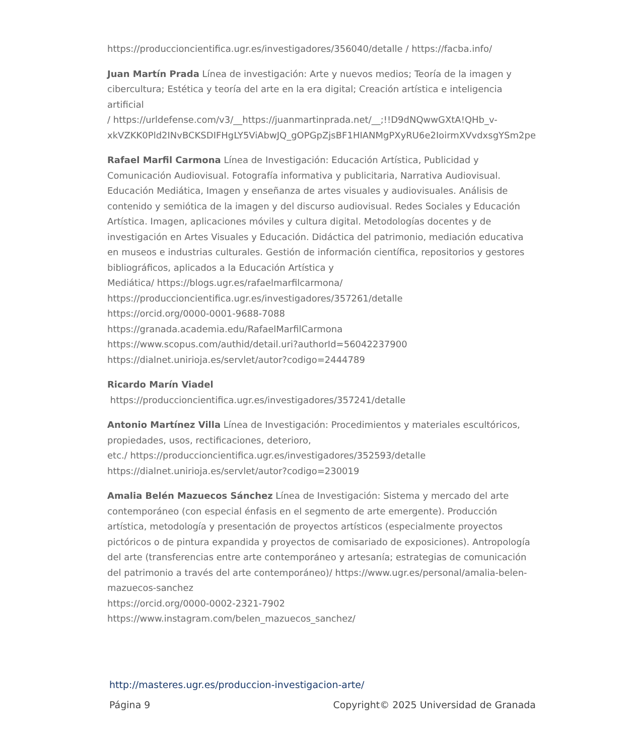https://produccioncientifica.ugr.es/investigadores/356040/detalle / https://facba.info/
Juan Martín Prada Línea de investigación: Arte y nuevos medios; Teoría de la imagen y cibercultura; Estética y teoría del arte en la era digital; Creación artística e inteligencia artificial
/ https://urldefense.com/v3/__https://juanmartinprada.net/__;!!D9dNQwwGXtA!QHb_v-
xkVZKK0Pld2INvBCKSDIFHgLY5ViAbwJQ_gOPGpZjsBF1HIANMgPXyRU6e2IoirmXVvdxsgYSm2pe
Rafael Marfil Carmona Línea de Investigación: Educación Artística, Publicidad y Comunicación Audiovisual. Fotografía informativa y publicitaria, Narrativa Audiovisual. Educación Mediática, Imagen y enseñanza de artes visuales y audiovisuales. Análisis de contenido y semiótica de la imagen y del discurso audiovisual. Redes Sociales y Educación Artística. Imagen, aplicaciones móviles y cultura digital. Metodologías docentes y de investigación en Artes Visuales y Educación. Didáctica del patrimonio, mediación educativa en museos e industrias culturales. Gestión de información científica, repositorios y gestores bibliográficos, aplicados a la Educación Artística y
Mediática/ https://blogs.ugr.es/rafaelmarfilcarmona/
https://produccioncientifica.ugr.es/investigadores/357261/detalle
https://orcid.org/0000-0001-9688-7088
https://granada.academia.edu/RafaelMarfilCarmona
https://www.scopus.com/authid/detail.uri?authorId=56042237900
https://dialnet.unirioja.es/servlet/autor?codigo=2444789
Ricardo Marín Viadel
https://produccioncientifica.ugr.es/investigadores/357241/detalle
Antonio Martínez Villa Línea de Investigación: Procedimientos y materiales escultóricos, propiedades, usos, rectificaciones, deterioro,
etc./ https://produccioncientifica.ugr.es/investigadores/352593/detalle
https://dialnet.unirioja.es/servlet/autor?codigo=230019
Amalia Belén Mazuecos Sánchez Línea de Investigación: Sistema y mercado del arte contemporáneo (con especial énfasis en el segmento de arte emergente). Producción artística, metodología y presentación de proyectos artísticos (especialmente proyectos pictóricos o de pintura expandida y proyectos de comisariado de exposiciones). Antropología del arte (transferencias entre arte contemporáneo y artesanía; estrategias de comunicación del patrimonio a través del arte contemporáneo)/ https://www.ugr.es/personal/amalia-belen-mazuecos-sanchez
https://orcid.org/0000-0002-2321-7902
https://www.instagram.com/belen_mazuecos_sanchez/
http://masteres.ugr.es/produccion-investigacion-arte/
Página 9 Copyright© 2025 Universidad de Granada